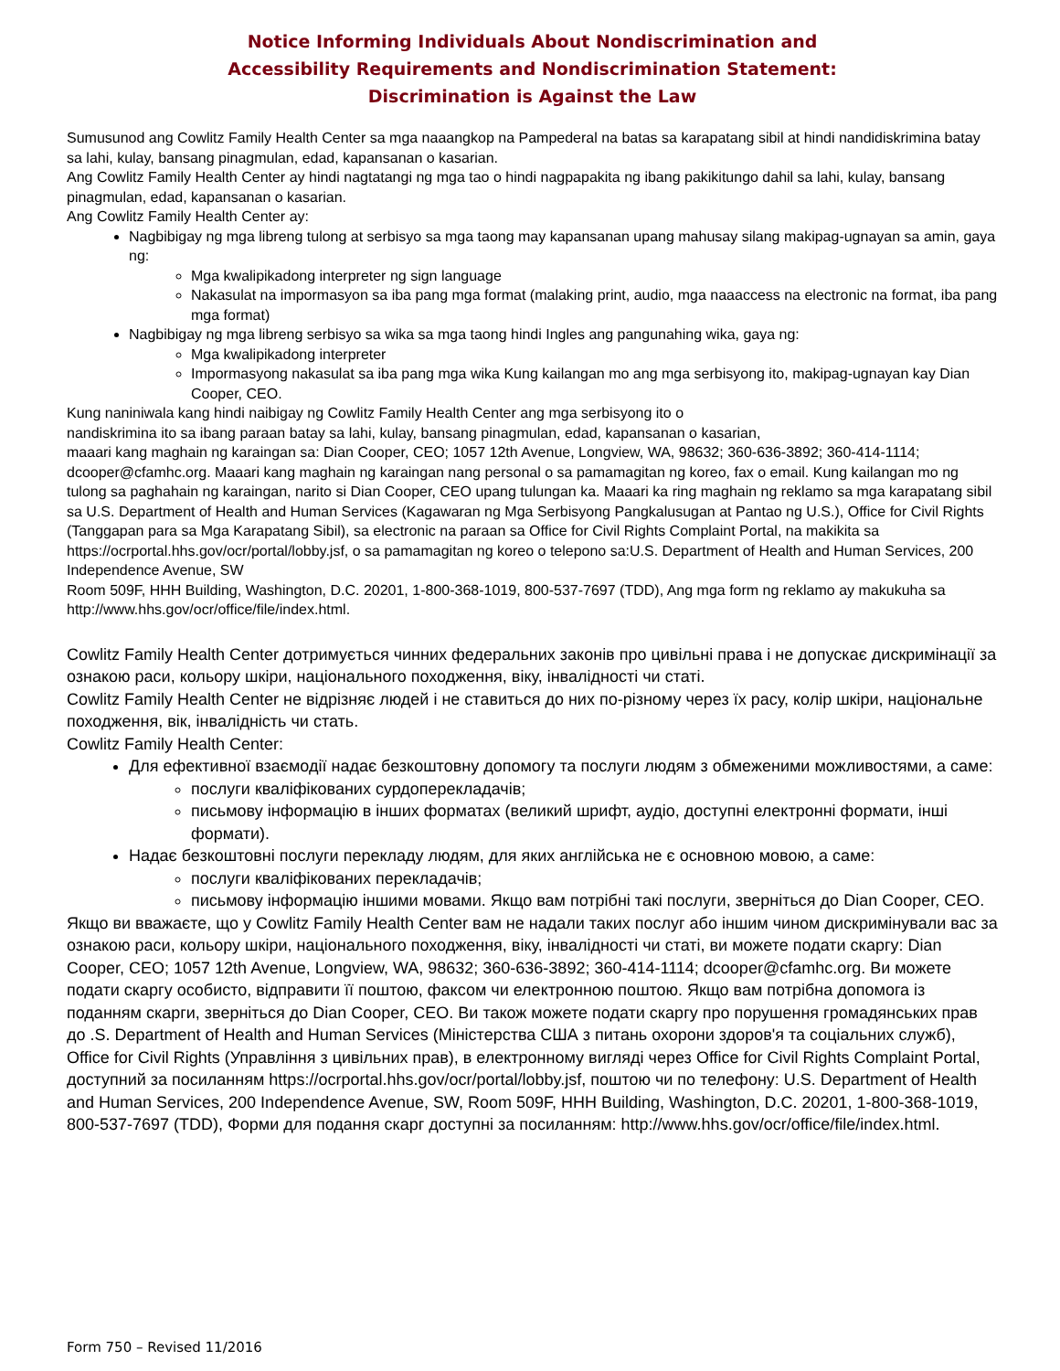Notice Informing Individuals About Nondiscrimination and
Accessibility Requirements and Nondiscrimination Statement:
Discrimination is Against the Law
Sumusunod ang Cowlitz Family Health Center sa mga naaangkop na Pampederal na batas sa karapatang sibil at hindi nandidiskrimina batay sa lahi, kulay, bansang pinagmulan, edad, kapansanan o kasarian.
Ang Cowlitz Family Health Center ay hindi nagtatangi ng mga tao o hindi nagpapakita ng ibang pakikitungo dahil sa lahi, kulay, bansang pinagmulan, edad, kapansanan o kasarian.
Ang Cowlitz Family Health Center ay:
Nagbibigay ng mga libreng tulong at serbisyo sa mga taong may kapansanan upang mahusay silang makipag-ugnayan sa amin, gaya ng:
Mga kwalipikadong interpreter ng sign language
Nakasulat na impormasyon sa iba pang mga format (malaking print, audio, mga naaaccess na electronic na format, iba pang mga format)
Nagbibigay ng mga libreng serbisyo sa wika sa mga taong hindi Ingles ang pangunahing wika, gaya ng:
Mga kwalipikadong interpreter
Impormasyong nakasulat sa iba pang mga wika Kung kailangan mo ang mga serbisyong ito, makipag-ugnayan kay Dian Cooper, CEO.
Kung naniniwala kang hindi naibigay ng Cowlitz Family Health Center ang mga serbisyong ito o
nandiskrimina ito sa ibang paraan batay sa lahi, kulay, bansang pinagmulan, edad, kapansanan o kasarian,
maaari kang maghain ng karaingan sa: Dian Cooper, CEO; 1057 12th Avenue, Longview, WA, 98632; 360-636-3892; 360-414-1114; dcooper@cfamhc.org. Maaari kang maghain ng karaingan nang personal o sa pamamagitan ng koreo, fax o email. Kung kailangan mo ng tulong sa paghahain ng karaingan, narito si Dian Cooper, CEO upang tulungan ka. Maaari ka ring maghain ng reklamo sa mga karapatang sibil sa U.S. Department of Health and Human Services (Kagawaran ng Mga Serbisyong Pangkalusugan at Pantao ng U.S.), Office for Civil Rights (Tanggapan para sa Mga Karapatang Sibil), sa electronic na paraan sa Office for Civil Rights Complaint Portal, na makikita sa https://ocrportal.hhs.gov/ocr/portal/lobby.jsf, o sa pamamagitan ng koreo o telepono sa:U.S. Department of Health and Human Services, 200 Independence Avenue, SW
Room 509F, HHH Building, Washington, D.C. 20201, 1-800-368-1019, 800-537-7697 (TDD), Ang mga form ng reklamo ay makukuha sa http://www.hhs.gov/ocr/office/file/index.html.
Cowlitz Family Health Center дотримується чинних федеральних законів про цивільні права і не допускає дискримінації за ознакою раси, кольору шкіри, національного походження, віку, інвалідності чи статі.
Cowlitz Family Health Center не відрізняє людей і не ставиться до них по-різному через їх расу, колір шкіри, національне походження, вік, інвалідність чи стать.
Cowlitz Family Health Center:
Для ефективної взаємодії надає безкоштовну допомогу та послуги людям з обмеженими можливостями, а саме:
послуги кваліфікованих сурдоперекладачів;
письмову інформацію в інших форматах (великий шрифт, аудіо, доступні електронні формати, інші формати).
Надає безкоштовні послуги перекладу людям, для яких англійська не є основною мовою, а саме:
послуги кваліфікованих перекладачів;
письмову інформацію іншими мовами. Якщо вам потрібні такі послуги, зверніться до Dian Cooper, CEO.
Якщо ви вважаєте, що у Cowlitz Family Health Center вам не надали таких послуг або іншим чином дискримінували вас за ознакою раси, кольору шкіри, національного походження, віку, інвалідності чи статі, ви можете подати скаргу: Dian Cooper, CEO; 1057 12th Avenue, Longview, WA, 98632; 360-636-3892; 360-414-1114; dcooper@cfamhc.org. Ви можете подати скаргу особисто, відправити її поштою, факсом чи електронною поштою. Якщо вам потрібна допомога із поданням скарги, зверніться до Dian Cooper, CEO. Ви також можете подати скаргу про порушення громадянських прав до .S. Department of Health and Human Services (Міністерства США з питань охорони здоров'я та соціальних служб), Office for Civil Rights (Управління з цивільних прав), в електронному вигляді через Office for Civil Rights Complaint Portal, доступний за посиланням https://ocrportal.hhs.gov/ocr/portal/lobby.jsf, поштою чи по телефону: U.S. Department of Health and Human Services, 200 Independence Avenue, SW, Room 509F, HHH Building, Washington, D.C. 20201, 1-800-368-1019, 800-537-7697 (TDD), Форми для подання скарг доступні за посиланням: http://www.hhs.gov/ocr/office/file/index.html.
Form 750 – Revised 11/2016